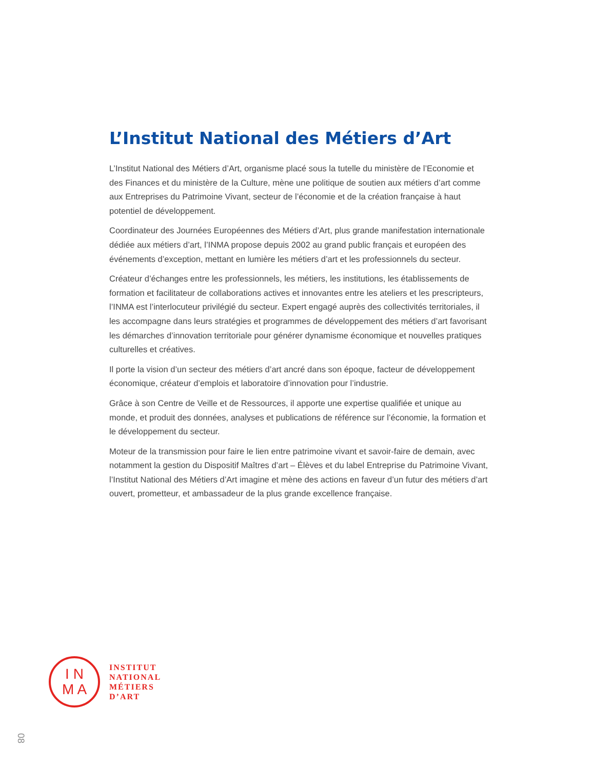L’Institut National des Métiers d’Art
L’Institut National des Métiers d’Art, organisme placé sous la tutelle du ministère de l’Economie et des Finances et du ministère de la Culture, mène une politique de soutien aux métiers d’art comme aux Entreprises du Patrimoine Vivant, secteur de l’économie et de la création française à haut potentiel de développement.
Coordinateur des Journées Européennes des Métiers d’Art, plus grande manifestation internationale dédiée aux métiers d’art, l’INMA propose depuis 2002 au grand public français et européen des événements d’exception, mettant en lumière les métiers d’art et les professionnels du secteur.
Créateur d’échanges entre les professionnels, les métiers, les institutions, les établissements de formation et facilitateur de collaborations actives et innovantes entre les ateliers et les prescripteurs, l’INMA est l’interlocuteur privilégié du secteur. Expert engagé auprès des collectivités territoriales, il les accompagne dans leurs stratégies et programmes de développement des métiers d’art favorisant les démarches d’innovation territoriale pour générer dynamisme économique et nouvelles pratiques culturelles et créatives.
Il porte la vision d’un secteur des métiers d’art ancré dans son époque, facteur de développement économique, créateur d’emplois et laboratoire d’innovation pour l’industrie.
Grâce à son Centre de Veille et de Ressources, il apporte une expertise qualifiée et unique au monde, et produit des données, analyses et publications de référence sur l’économie, la formation et le développement du secteur.
Moteur de la transmission pour faire le lien entre patrimoine vivant et savoir-faire de demain, avec notamment la gestion du Dispositif Maîtres d’art – Élèves et du label Entreprise du Patrimoine Vivant, l’Institut National des Métiers d’Art imagine et mène des actions en faveur d’un futur des métiers d’art ouvert, prometteur, et ambassadeur de la plus grande excellence française.
I N
M A
INSTITUT
NATIONAL
MÉTIERS
D’ART
08